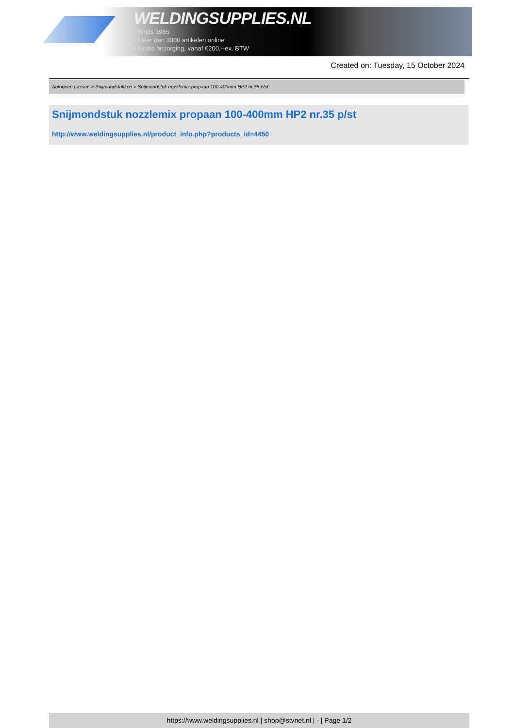WELDINGSUPPLIES.NL
- Sinds 1985
- Méér dan 3000 artikelen online
- Gratis bezorging, vanaf €200,--ex. BTW
Created on: Tuesday, 15 October 2024
Autogeen Lassen > Snijmondstukken > Snijmondstuk nozzlemix propaan 100-400mm HP2 nr.35 p/st
Snijmondstuk nozzlemix propaan 100-400mm HP2 nr.35 p/st
http://www.weldingsupplies.nl/product_info.php?products_id=4450
https://www.weldingsupplies.nl | shop@stvnet.nl | - | Page 1/2